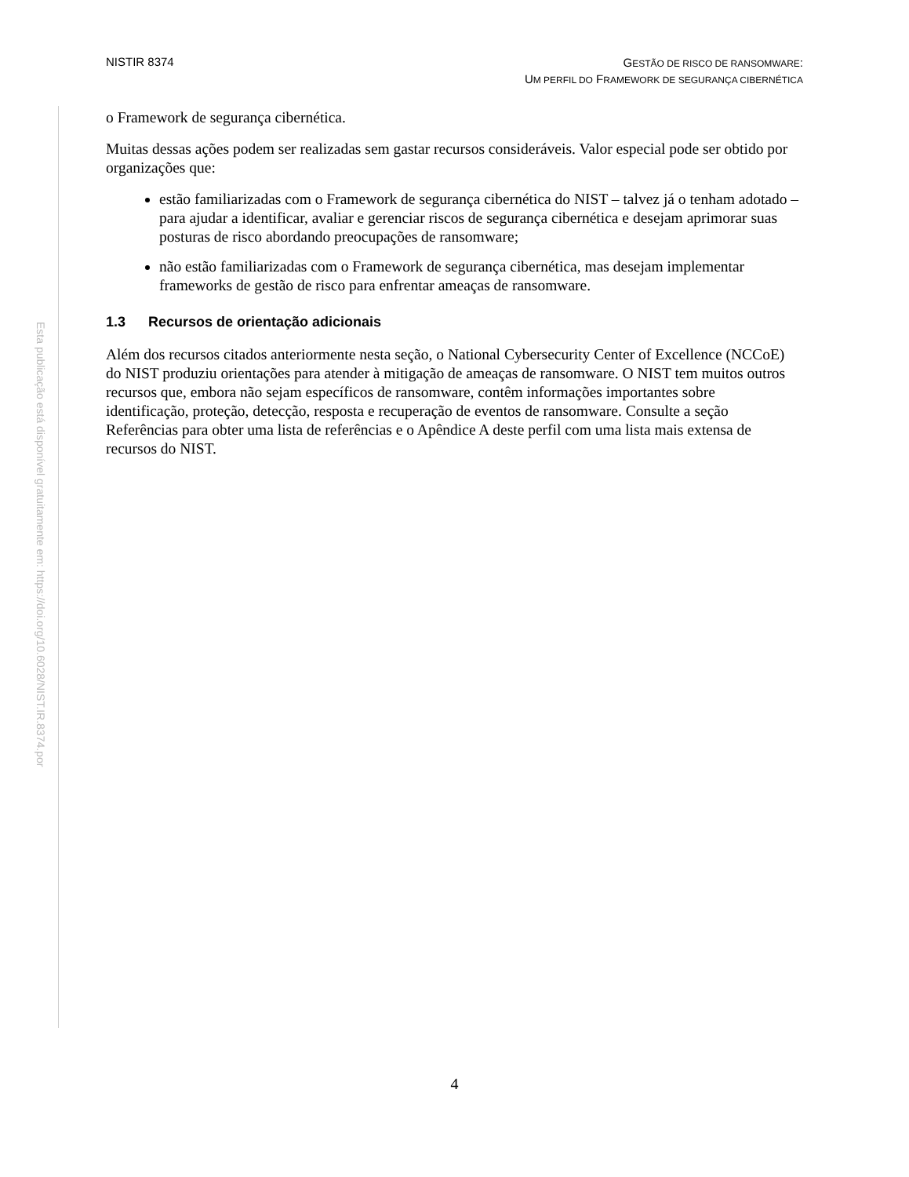NISTIR 8374
GESTÃO DE RISCO DE RANSOMWARE:
UM PERFIL DO FRAMEWORK DE SEGURANÇA CIBERNÉTICA
Esta publicação está disponível gratuitamente em: https://doi.org/10.6028/NIST.IR.8374.por
o Framework de segurança cibernética.
Muitas dessas ações podem ser realizadas sem gastar recursos consideráveis. Valor especial pode ser obtido por organizações que:
estão familiarizadas com o Framework de segurança cibernética do NIST – talvez já o tenham adotado – para ajudar a identificar, avaliar e gerenciar riscos de segurança cibernética e desejam aprimorar suas posturas de risco abordando preocupações de ransomware;
não estão familiarizadas com o Framework de segurança cibernética, mas desejam implementar frameworks de gestão de risco para enfrentar ameaças de ransomware.
1.3 Recursos de orientação adicionais
Além dos recursos citados anteriormente nesta seção, o National Cybersecurity Center of Excellence (NCCoE) do NIST produziu orientações para atender à mitigação de ameaças de ransomware. O NIST tem muitos outros recursos que, embora não sejam específicos de ransomware, contêm informações importantes sobre identificação, proteção, detecção, resposta e recuperação de eventos de ransomware. Consulte a seção Referências para obter uma lista de referências e o Apêndice A deste perfil com uma lista mais extensa de recursos do NIST.
4